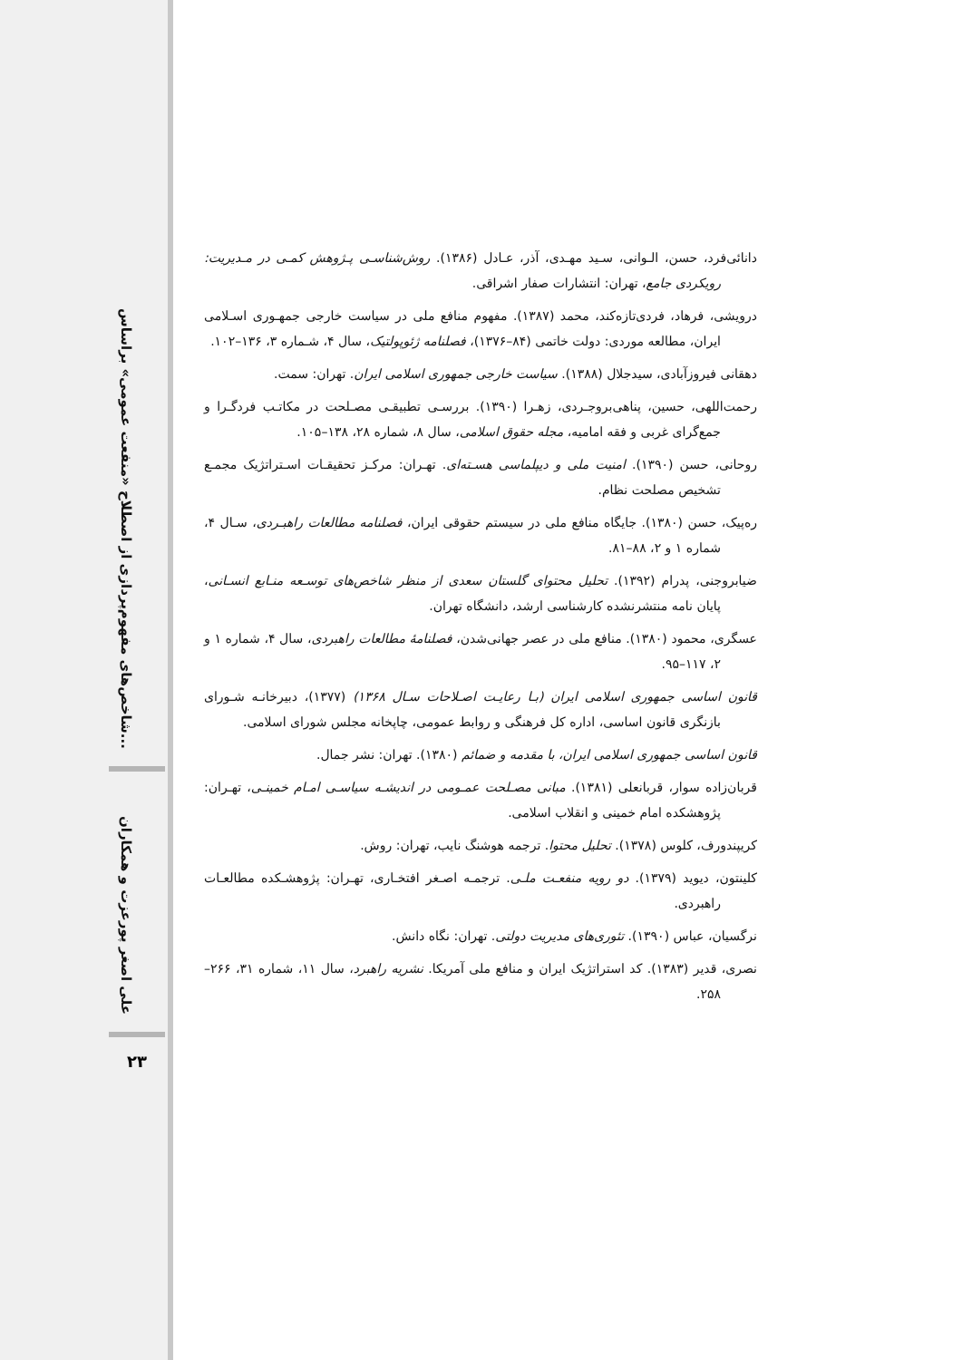شاخص‌های مفهوم‌پردازی از اصطلاح «منفعت عمومی» براساس...
علی اصغر پورعزت و همکاران
۲۳
دانائی‌فرد، حسن، الـوانی، سـید مهـدی، آذر، عـادل (۱۳۸۶). روش‌شناسـی پـژوهش کمـی در مـدیریت: رویکردی جامع، تهران: انتشارات صفار اشراقی.
درویشی، فرهاد، فردی‌تازه‌کند، محمد (۱۳۸۷). مفهوم منافع ملی در سیاست خارجی جمهـوری اسـلامی ایران، مطالعه موردی: دولت خاتمی (۸۴–۱۳۷۶)، فصلنامه ژئوپولتیک، سال ۴، شـماره ۳، ۱۳۶–۱۰۲.
دهقانی فیروزآبادی، سیدجلال (۱۳۸۸). سیاست خارجی جمهوری اسلامی ایران. تهران: سمت.
رحمت‌اللهی، حسین، پناهی‌بروجـردی، زهـرا (۱۳۹۰). بررسـی تطبیقـی مصـلحت در مکاتـب فردگـرا و جمع‌گرای غربی و فقه امامیه، مجله حقوق اسلامی، سال ۸، شماره ۲۸، ۱۳۸–۱۰۵.
روحانی، حسن (۱۳۹۰). امنیت ملی و دیپلماسی هسـته‌ای. تهـران: مرکـز تحقیقـات اسـتراتژیک مجمـع تشخیص مصلحت نظام.
ره‌پیک، حسن (۱۳۸۰). جایگاه منافع ملی در سیستم حقوقی ایران، فصلنامه مطالعات راهبـردی، سـال ۴، شماره ۱ و ۲، ۸۸–۸۱.
ضیابروجنی، پدرام (۱۳۹۲). تحلیل محتوای گلستان سعدی از منظر شاخص‌های توسـعه منـابع انسـانی، پایان نامه منتشرنشده کارشناسی ارشد، دانشگاه تهران.
عسگری، محمود (۱۳۸۰). منافع ملی در عصر جهانی‌شدن، فصلنامۀ مطالعات راهبردی، سال ۴، شماره ۱ و ۲، ۱۱۷–۹۵.
قانون اساسی جمهوری اسلامی ایران (بـا رعایـت اصـلاحات سـال ۱۳۶۸) (۱۳۷۷)، دبیرخانـه شـورای بازنگری قانون اساسی، اداره کل فرهنگی و روابط عمومی، چاپخانه مجلس شورای اسلامی.
قانون اساسی جمهوری اسلامی ایران، با مقدمه و ضمائم (۱۳۸۰). تهران: نشر جمال.
قربان‌زاده سوار، قربانعلی (۱۳۸۱). مبانی مصـلحت عمـومی در اندیشـه سیاسـی امـام خمینـی، تهـران: پژوهشکده امام خمینی و انقلاب اسلامی.
کریپندورف، کلوس (۱۳۷۸). تحلیل محتوا. ترجمه هوشنگ نایب، تهران: روش.
کلینتون، دیوید (۱۳۷۹). دو رویه منفعـت ملـی. ترجمـه اصـغر افتخـاری، تهـران: پژوهشـکده مطالعـات راهبردی.
نرگسیان، عباس (۱۳۹۰). تئوری‌های مدیریت دولتی. تهران: نگاه دانش.
نصری، قدیر (۱۳۸۳). کد استراتژیک ایران و منافع ملی آمریکا. نشریه راهبرد، سال ۱۱، شماره ۳۱، ۲۶۶–۲۵۸.